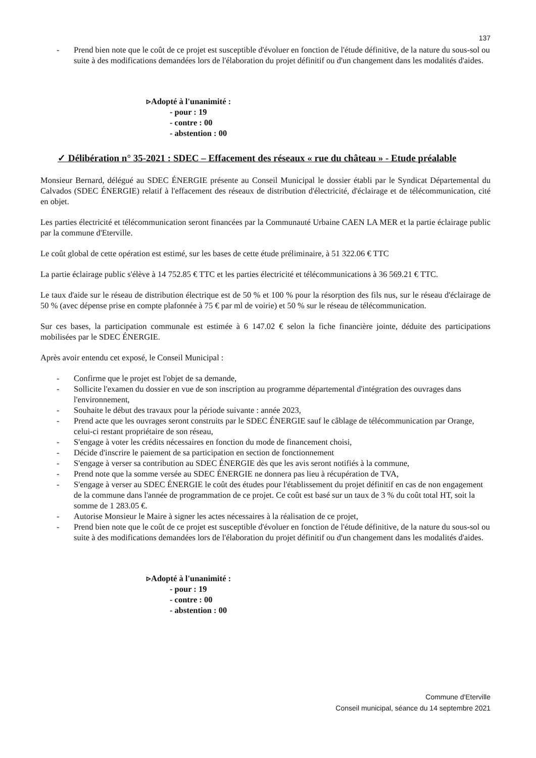137
- Prend bien note que le coût de ce projet est susceptible d'évoluer en fonction de l'étude définitive, de la nature du sous-sol ou suite à des modifications demandées lors de l'élaboration du projet définitif ou d'un changement dans les modalités d'aides.
▹Adopté à l'unanimité :
- pour : 19
- contre : 00
- abstention : 00
✓ Délibération n° 35-2021 : SDEC – Effacement des réseaux « rue du château » - Etude préalable
Monsieur Bernard, délégué au SDEC ÉNERGIE présente au Conseil Municipal le dossier établi par le Syndicat Départemental du Calvados (SDEC ÉNERGIE) relatif à l'effacement des réseaux de distribution d'électricité, d'éclairage et de télécommunication, cité en objet.
Les parties électricité et télécommunication seront financées par la Communauté Urbaine CAEN LA MER et la partie éclairage public par la commune d'Eterville.
Le coût global de cette opération est estimé, sur les bases de cette étude préliminaire, à 51 322.06 € TTC
La partie éclairage public s'élève à 14 752.85 € TTC et les parties électricité et télécommunications à 36 569.21 € TTC.
Le taux d'aide sur le réseau de distribution électrique est de 50 % et 100 % pour la résorption des fils nus, sur le réseau d'éclairage de 50 % (avec dépense prise en compte plafonnée à 75 € par ml de voirie) et 50 % sur le réseau de télécommunication.
Sur ces bases, la participation communale est estimée à 6 147.02 € selon la fiche financière jointe, déduite des participations mobilisées par le SDEC ÉNERGIE.
Après avoir entendu cet exposé, le Conseil Municipal :
- Confirme que le projet est l'objet de sa demande,
- Sollicite l'examen du dossier en vue de son inscription au programme départemental d'intégration des ouvrages dans l'environnement,
- Souhaite le début des travaux pour la période suivante : année 2023,
- Prend acte que les ouvrages seront construits par le SDEC ÉNERGIE sauf le câblage de télécommunication par Orange, celui-ci restant propriétaire de son réseau,
- S'engage à voter les crédits nécessaires en fonction du mode de financement choisi,
- Décide d'inscrire le paiement de sa participation en section de fonctionnement
- S'engage à verser sa contribution au SDEC ÉNERGIE dès que les avis seront notifiés à la commune,
- Prend note que la somme versée au SDEC ÉNERGIE ne donnera pas lieu à récupération de TVA,
- S'engage à verser au SDEC ÉNERGIE le coût des études pour l'établissement du projet définitif en cas de non engagement de la commune dans l'année de programmation de ce projet. Ce coût est basé sur un taux de 3 % du coût total HT, soit la somme de 1 283.05 €.
- Autorise Monsieur le Maire à signer les actes nécessaires à la réalisation de ce projet,
- Prend bien note que le coût de ce projet est susceptible d'évoluer en fonction de l'étude définitive, de la nature du sous-sol ou suite à des modifications demandées lors de l'élaboration du projet définitif ou d'un changement dans les modalités d'aides.
▹Adopté à l'unanimité :
- pour : 19
- contre : 00
- abstention : 00
Commune d'Eterville
Conseil municipal, séance du 14 septembre 2021